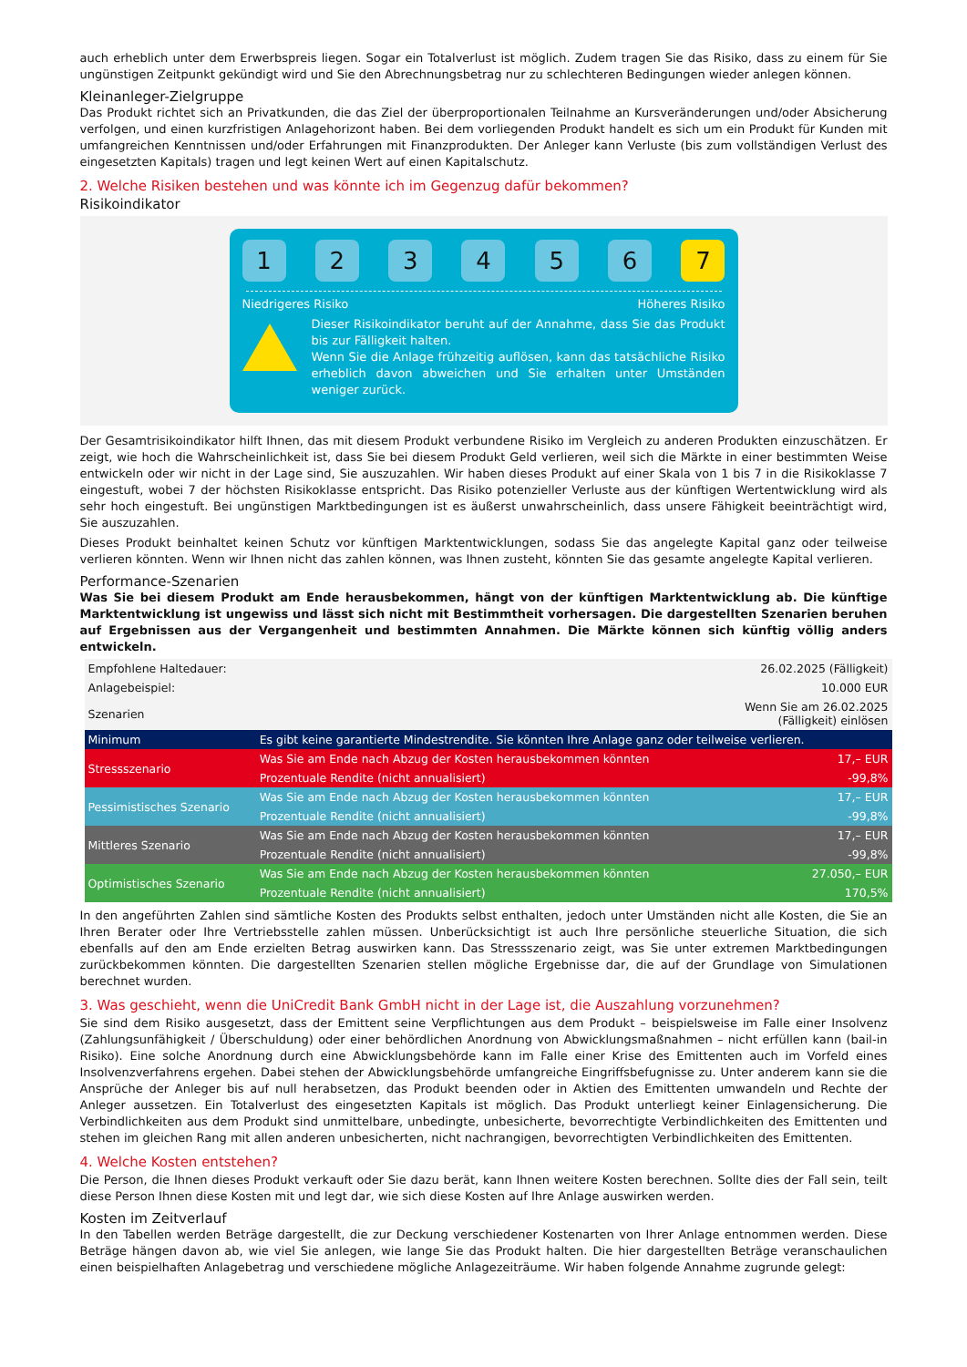auch erheblich unter dem Erwerbspreis liegen. Sogar ein Totalverlust ist möglich. Zudem tragen Sie das Risiko, dass zu einem für Sie ungünstigen Zeitpunkt gekündigt wird und Sie den Abrechnungsbetrag nur zu schlechteren Bedingungen wieder anlegen können.
Kleinanleger-Zielgruppe
Das Produkt richtet sich an Privatkunden, die das Ziel der überproportionalen Teilnahme an Kursveränderungen und/oder Absicherung verfolgen, und einen kurzfristigen Anlagehorizont haben. Bei dem vorliegenden Produkt handelt es sich um ein Produkt für Kunden mit umfangreichen Kenntnissen und/oder Erfahrungen mit Finanzprodukten. Der Anleger kann Verluste (bis zum vollständigen Verlust des eingesetzten Kapitals) tragen und legt keinen Wert auf einen Kapitalschutz.
2. Welche Risiken bestehen und was könnte ich im Gegenzug dafür bekommen?
Risikoindikator
1 2 3 4 5 6 7
Niedrigeres Risiko Höheres Risiko
Dieser Risikoindikator beruht auf der Annahme, dass Sie das Produkt bis zur Fälligkeit halten.
Wenn Sie die Anlage frühzeitig auflösen, kann das tatsächliche Risiko erheblich davon abweichen und Sie erhalten unter Umständen weniger zurück.
Der Gesamtrisikoindikator hilft Ihnen, das mit diesem Produkt verbundene Risiko im Vergleich zu anderen Produkten einzuschätzen. Er zeigt, wie hoch die Wahrscheinlichkeit ist, dass Sie bei diesem Produkt Geld verlieren, weil sich die Märkte in einer bestimmten Weise entwickeln oder wir nicht in der Lage sind, Sie auszuzahlen. Wir haben dieses Produkt auf einer Skala von 1 bis 7 in die Risikoklasse 7 eingestuft, wobei 7 der höchsten Risikoklasse entspricht. Das Risiko potenzieller Verluste aus der künftigen Wertentwicklung wird als sehr hoch eingestuft. Bei ungünstigen Marktbedingungen ist es äußerst unwahrscheinlich, dass unsere Fähigkeit beeinträchtigt wird, Sie auszuzahlen.
Dieses Produkt beinhaltet keinen Schutz vor künftigen Marktentwicklungen, sodass Sie das angelegte Kapital ganz oder teilweise verlieren könnten. Wenn wir Ihnen nicht das zahlen können, was Ihnen zusteht, könnten Sie das gesamte angelegte Kapital verlieren.
Performance-Szenarien
Was Sie bei diesem Produkt am Ende herausbekommen, hängt von der künftigen Marktentwicklung ab. Die künftige Marktentwicklung ist ungewiss und lässt sich nicht mit Bestimmtheit vorhersagen. Die dargestellten Szenarien beruhen auf Ergebnissen aus der Vergangenheit und bestimmten Annahmen. Die Märkte können sich künftig völlig anders entwickeln.
| Empfohlene Haltedauer: | | 26.02.2025 (Fälligkeit) |
| Anlagebeispiel: | | 10.000 EUR |
| Szenarien | | Wenn Sie am 26.02.2025 (Fälligkeit) einlösen |
| Minimum | Es gibt keine garantierte Mindestrendite. Sie könnten Ihre Anlage ganz oder teilweise verlieren. | |
| Stressszenario | Was Sie am Ende nach Abzug der Kosten herausbekommen könnten | 17,– EUR |
| | Prozentuale Rendite (nicht annualisiert) | -99,8% |
| Pessimistisches Szenario | Was Sie am Ende nach Abzug der Kosten herausbekommen könnten | 17,– EUR |
| | Prozentuale Rendite (nicht annualisiert) | -99,8% |
| Mittleres Szenario | Was Sie am Ende nach Abzug der Kosten herausbekommen könnten | 17,– EUR |
| | Prozentuale Rendite (nicht annualisiert) | -99,8% |
| Optimistisches Szenario | Was Sie am Ende nach Abzug der Kosten herausbekommen könnten | 27.050,– EUR |
| | Prozentuale Rendite (nicht annualisiert) | 170,5% |
In den angeführten Zahlen sind sämtliche Kosten des Produkts selbst enthalten, jedoch unter Umständen nicht alle Kosten, die Sie an Ihren Berater oder Ihre Vertriebsstelle zahlen müssen. Unberücksichtigt ist auch Ihre persönliche steuerliche Situation, die sich ebenfalls auf den am Ende erzielten Betrag auswirken kann. Das Stressszenario zeigt, was Sie unter extremen Marktbedingungen zurückbekommen könnten. Die dargestellten Szenarien stellen mögliche Ergebnisse dar, die auf der Grundlage von Simulationen berechnet wurden.
3. Was geschieht, wenn die UniCredit Bank GmbH nicht in der Lage ist, die Auszahlung vorzunehmen?
Sie sind dem Risiko ausgesetzt, dass der Emittent seine Verpflichtungen aus dem Produkt – beispielsweise im Falle einer Insolvenz (Zahlungsunfähigkeit / Überschuldung) oder einer behördlichen Anordnung von Abwicklungsmaßnahmen – nicht erfüllen kann (bail-in Risiko). Eine solche Anordnung durch eine Abwicklungsbehörde kann im Falle einer Krise des Emittenten auch im Vorfeld eines Insolvenzverfahrens ergehen. Dabei stehen der Abwicklungsbehörde umfangreiche Eingriffsbefugnisse zu. Unter anderem kann sie die Ansprüche der Anleger bis auf null herabsetzen, das Produkt beenden oder in Aktien des Emittenten umwandeln und Rechte der Anleger aussetzen. Ein Totalverlust des eingesetzten Kapitals ist möglich. Das Produkt unterliegt keiner Einlagensicherung. Die Verbindlichkeiten aus dem Produkt sind unmittelbare, unbedingte, unbesicherte, bevorrechtigte Verbindlichkeiten des Emittenten und stehen im gleichen Rang mit allen anderen unbesicherten, nicht nachrangigen, bevorrechtigten Verbindlichkeiten des Emittenten.
4. Welche Kosten entstehen?
Die Person, die Ihnen dieses Produkt verkauft oder Sie dazu berät, kann Ihnen weitere Kosten berechnen. Sollte dies der Fall sein, teilt diese Person Ihnen diese Kosten mit und legt dar, wie sich diese Kosten auf Ihre Anlage auswirken werden.
Kosten im Zeitverlauf
In den Tabellen werden Beträge dargestellt, die zur Deckung verschiedener Kostenarten von Ihrer Anlage entnommen werden. Diese Beträge hängen davon ab, wie viel Sie anlegen, wie lange Sie das Produkt halten. Die hier dargestellten Beträge veranschaulichen einen beispielhaften Anlagebetrag und verschiedene mögliche Anlagezeiträume. Wir haben folgende Annahme zugrunde gelegt: